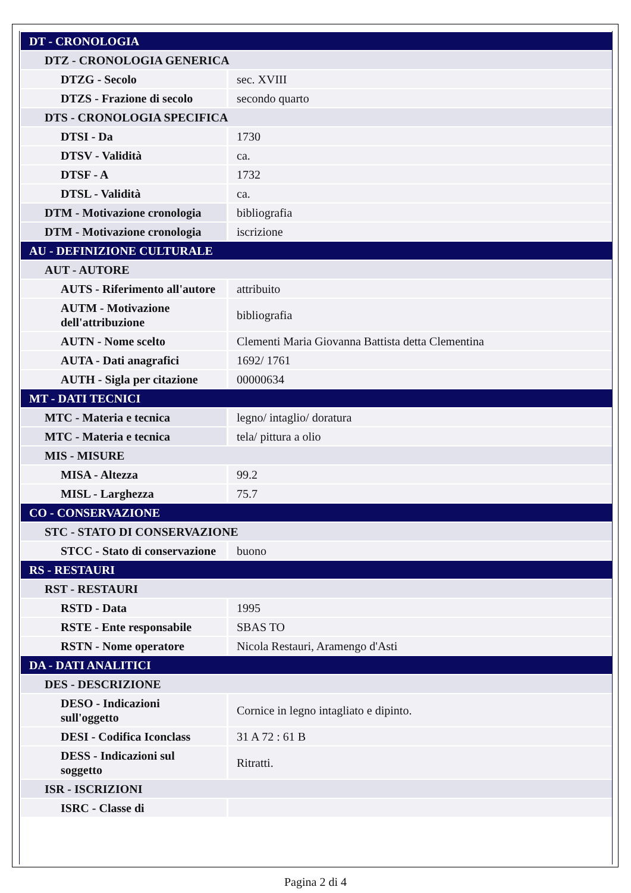| DT - CRONOLOGIA | |
| DTZ - CRONOLOGIA GENERICA | |
| DTZG - Secolo | sec. XVIII |
| DTZS - Frazione di secolo | secondo quarto |
| DTS - CRONOLOGIA SPECIFICA | |
| DTSI - Da | 1730 |
| DTSV - Validità | ca. |
| DTSF - A | 1732 |
| DTSL - Validità | ca. |
| DTM - Motivazione cronologia | bibliografia |
| DTM - Motivazione cronologia | iscrizione |
| AU - DEFINIZIONE CULTURALE | |
| AUT - AUTORE | |
| AUTS - Riferimento all'autore | attribuito |
| AUTM - Motivazione dell'attribuzione | bibliografia |
| AUTN - Nome scelto | Clementi Maria Giovanna Battista detta Clementina |
| AUTA - Dati anagrafici | 1692/ 1761 |
| AUTH - Sigla per citazione | 00000634 |
| MT - DATI TECNICI | |
| MTC - Materia e tecnica | legno/ intaglio/ doratura |
| MTC - Materia e tecnica | tela/ pittura a olio |
| MIS - MISURE | |
| MISA - Altezza | 99.2 |
| MISL - Larghezza | 75.7 |
| CO - CONSERVAZIONE | |
| STC - STATO DI CONSERVAZIONE | |
| STCC - Stato di conservazione | buono |
| RS - RESTAURI | |
| RST - RESTAURI | |
| RSTD - Data | 1995 |
| RSTE - Ente responsabile | SBAS TO |
| RSTN - Nome operatore | Nicola Restauri, Aramengo d'Asti |
| DA - DATI ANALITICI | |
| DES - DESCRIZIONE | |
| DESO - Indicazioni sull'oggetto | Cornice in legno intagliato e dipinto. |
| DESI - Codifica Iconclass | 31 A 72 : 61 B |
| DESS - Indicazioni sul soggetto | Ritratti. |
| ISR - ISCRIZIONI | |
| ISRC - Classe di | |
Pagina 2 di 4